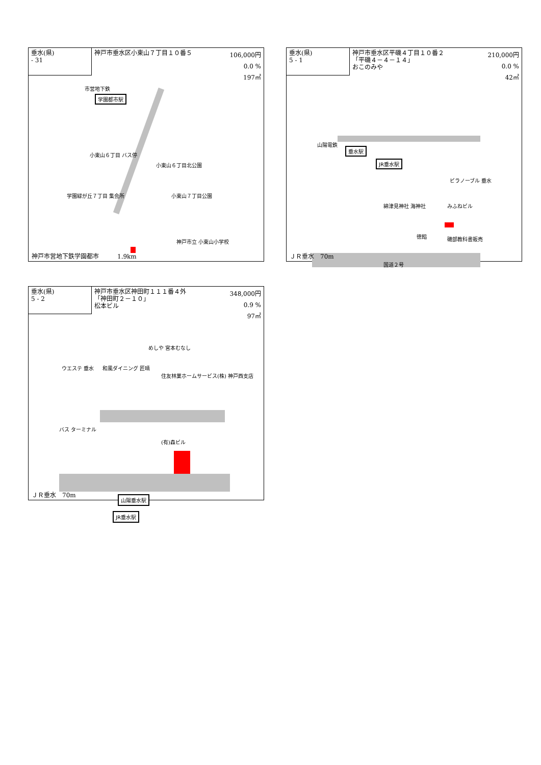垂水(県)
- 31
神戸市垂水区小東山７丁目１０番５
106,000円
0.0 %
197㎡
市営地下鉄
学園都市駅
小東山６丁目 バス停
小東山６丁目北公園
学園緑が丘７丁目 集会所 小東山７丁目公園
神戸市立 小東山小学校
神戸市営地下鉄学園都市　　　1.9km
垂水(県)
5 - 1
神戸市垂水区平磯４丁目１０番２
「平磯４－４－１４」
おこのみや
210,000円
0.0 %
42㎡
山陽電鉄
垂水駅
JR垂水駅
ビラノーブル 垂水
綿津見神社 海神社 みふねビル
徳餡 磯部教科書販売
国道２号
ＪＲ垂水　70m
垂水(県)
5 - 2
神戸市垂水区神田町１１１番４外
「神田町２－１０」
松本ビル
348,000円
0.9 %
97㎡
めしや 宮本むなし
ウエステ 垂水 和風ダイニング 匠晴
住友林業ホームサービス(株) 神戸西支店
バス ターミナル
(有)森ビル
山陽垂水駅
JR垂水駅
ＪＲ垂水　70m